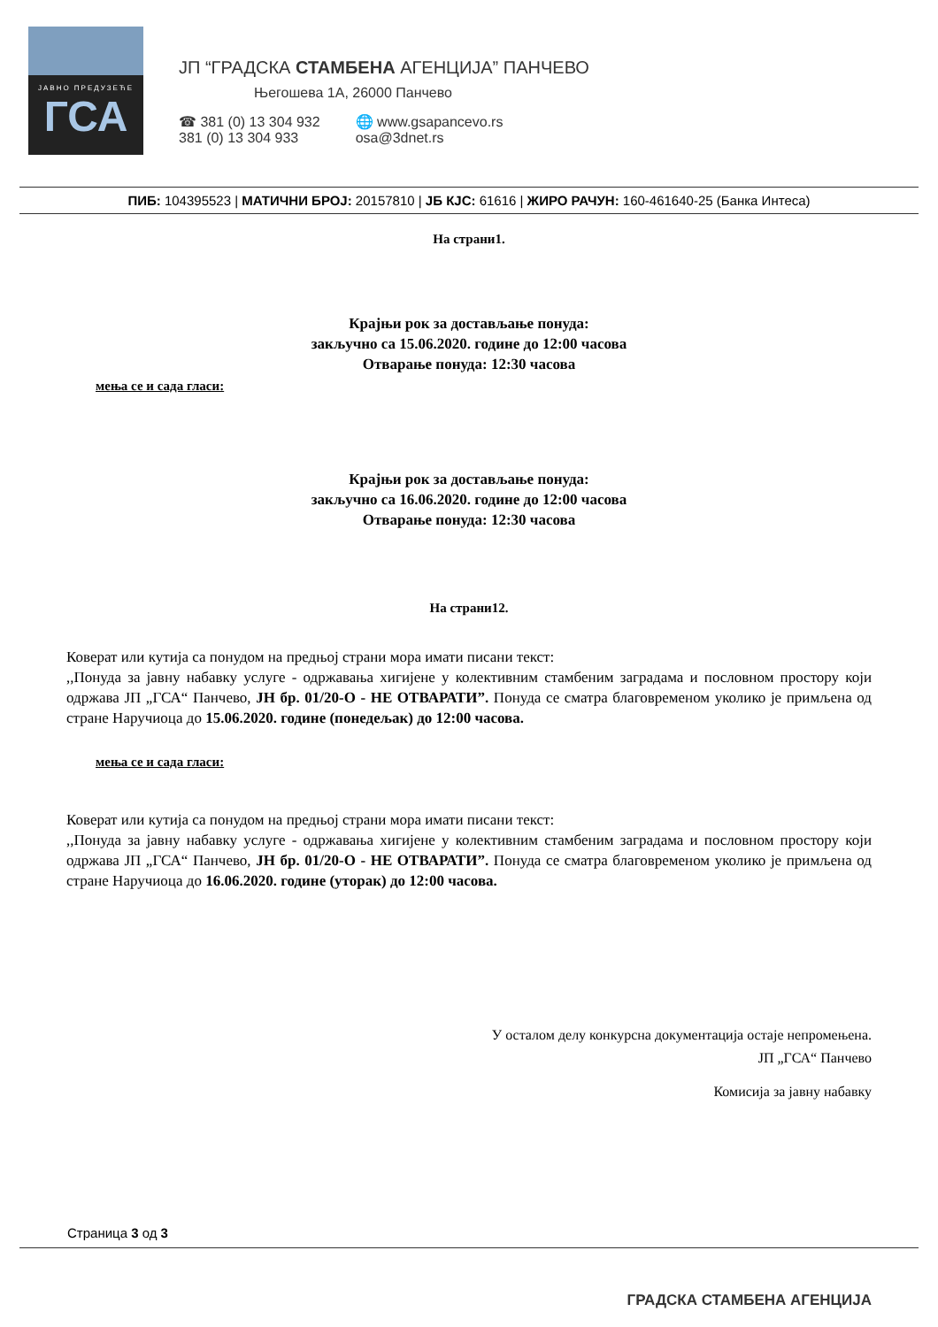ЈАВНО ПРЕДУЗЕЋЕ
ГСА
ЈП “ГРАДСКА СТАМБЕНА АГЕНЦИЈА” ПАНЧЕВО
Његошева 1А, 26000 Панчево
☎ 381 (0) 13 304 932
381 (0) 13 304 933
🌐 www.gsapancevo.rs
osa@3dnet.rs
ПИБ: 104395523 | МАТИЧНИ БРОЈ: 20157810 | ЈБ КЈС: 61616 | ЖИРО РАЧУН: 160-461640-25 (Банка Интеса)
На страни1.
Крајњи рок за достављање понуда:
закључно са 15.06.2020. године до 12:00 часова
Отварање понуда: 12:30 часова
мења се и сада гласи:
Крајњи рок за достављање понуда:
закључно са 16.06.2020. године до 12:00 часова
Отварање понуда: 12:30 часова
На страни12.
Коверат или кутија са понудом на предњој страни мора имати писани текст:
,,Понуда за јавну набавку услуге - одржавања хигијене у колективним стамбеним заградама и пословном простору који одржава ЈП „ГСА“ Панчево, ЈН бр. 01/20-О - НЕ ОТВАРАТИ”. Понуда се сматра благовременом уколико је примљена од стране Наручиоца до 15.06.2020. године (понедељак) до 12:00 часова.
мења се и сада гласи:
Коверат или кутија са понудом на предњој страни мора имати писани текст:
,,Понуда за јавну набавку услуге - одржавања хигијене у колективним стамбеним заградама и пословном простору који одржава ЈП „ГСА“ Панчево, ЈН бр. 01/20-О - НЕ ОТВАРАТИ”. Понуда се сматра благовременом уколико је примљена од стране Наручиоца до 16.06.2020. године (уторак) до 12:00 часова.
У осталом делу конкурсна документација остаје непромењена.
ЈП „ГСА“ Панчево
Комисија за јавну набавку
Страница 3 од 3
ГРАДСКА СТАМБЕНА АГЕНЦИЈА